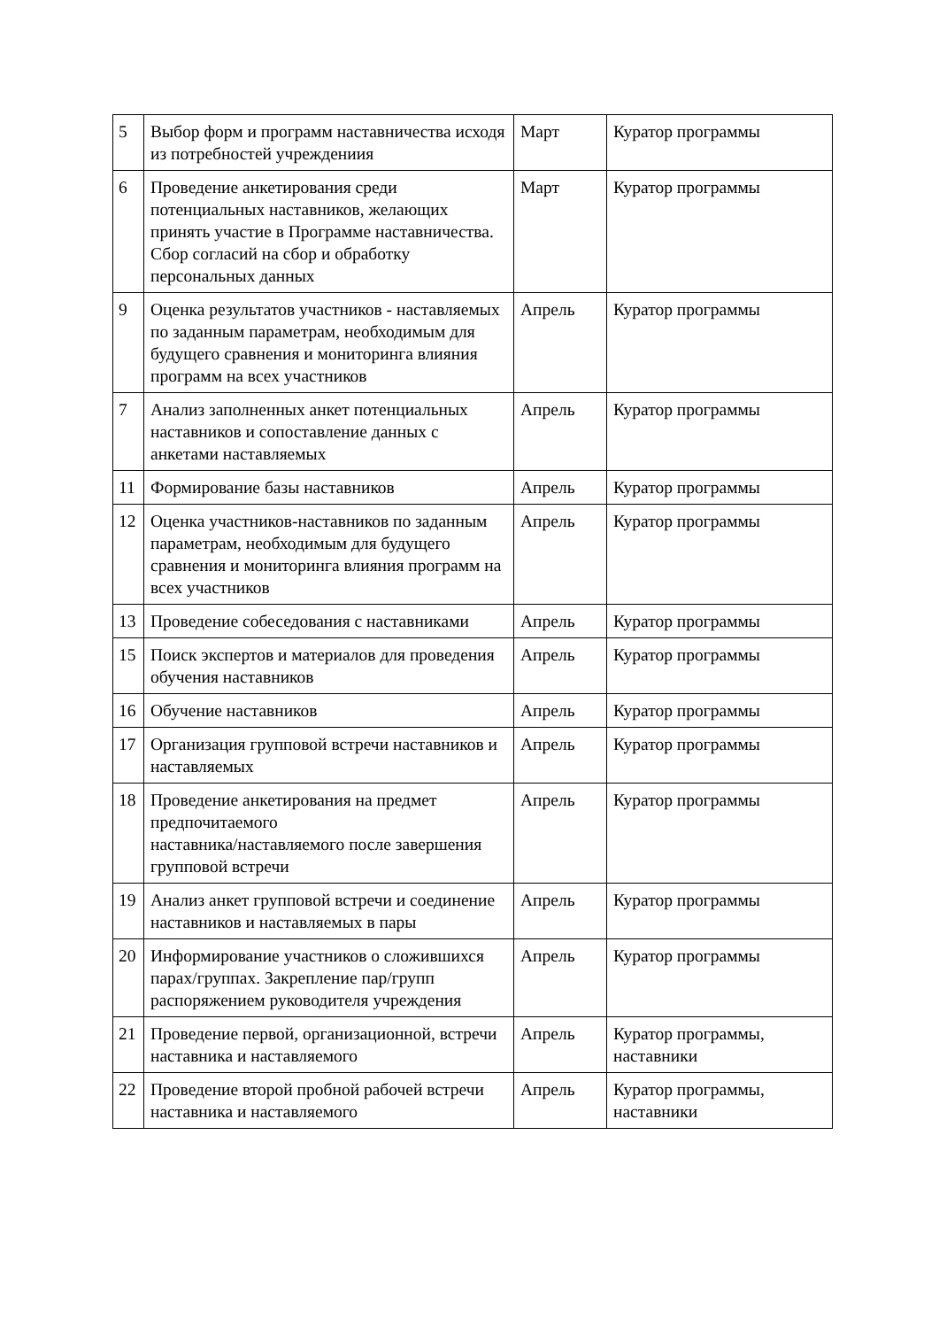| 5 | Выбор форм и программ наставничества исходя из потребностей учреждениия | Март | Куратор программы |
| 6 | Проведение анкетирования среди потенциальных наставников, желающих принять участие в Программе наставничества. Сбор согласий на сбор и обработку персональных данных | Март | Куратор программы |
| 9 | Оценка результатов участников - наставляемых по заданным параметрам, необходимым для будущего сравнения и мониторинга влияния программ на всех участников | Апрель | Куратор программы |
| 7 | Анализ заполненных анкет потенциальных наставников и сопоставление данных с анкетами наставляемых | Апрель | Куратор программы |
| 11 | Формирование базы наставников | Апрель | Куратор программы |
| 12 | Оценка участников-наставников по заданным параметрам, необходимым для будущего сравнения и мониторинга влияния программ на всех участников | Апрель | Куратор программы |
| 13 | Проведение собеседования с наставниками | Апрель | Куратор программы |
| 15 | Поиск экспертов и материалов для проведения обучения наставников | Апрель | Куратор программы |
| 16 | Обучение наставников | Апрель | Куратор программы |
| 17 | Организация групповой встречи наставников и наставляемых | Апрель | Куратор программы |
| 18 | Проведение анкетирования на предмет предпочитаемого наставника/наставляемого после завершения групповой встречи | Апрель | Куратор программы |
| 19 | Анализ анкет групповой встречи и соединение наставников и наставляемых в пары | Апрель | Куратор программы |
| 20 | Информирование участников о сложившихся парах/группах. Закрепление пар/групп распоряжением руководителя учреждения | Апрель | Куратор программы |
| 21 | Проведение первой, организационной, встречи наставника и наставляемого | Апрель | Куратор программы, наставники |
| 22 | Проведение второй пробной рабочей встречи наставника и наставляемого | Апрель | Куратор программы, наставники |